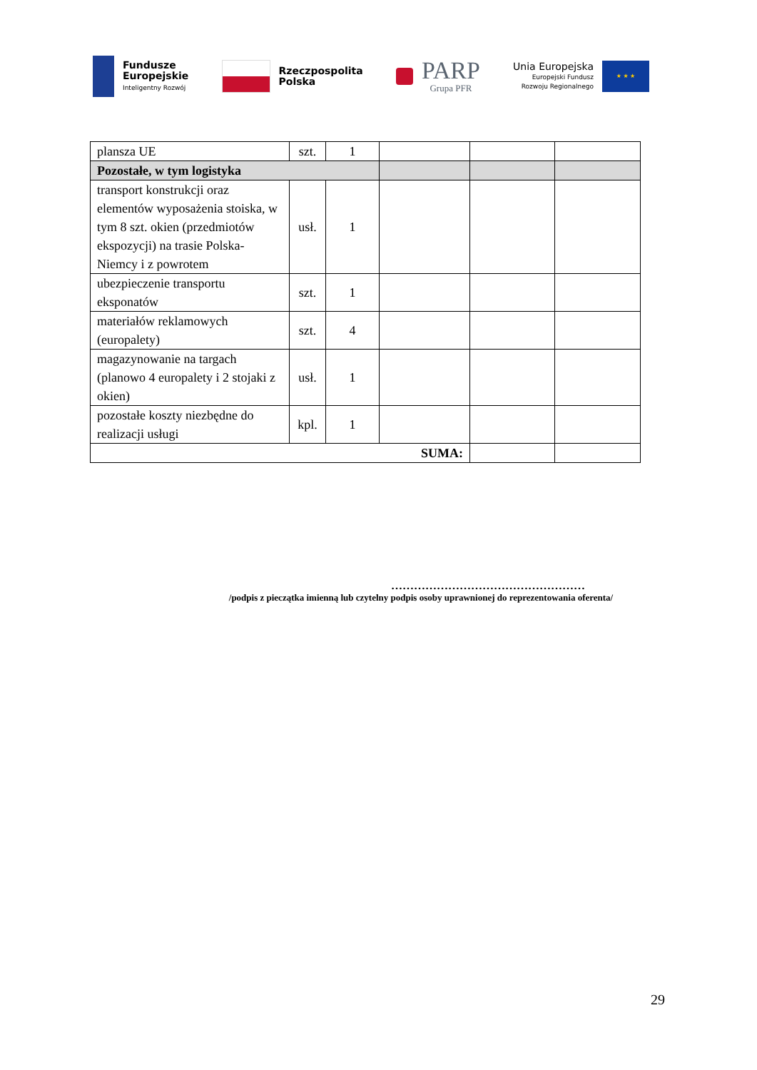Fundusze
Europejskie
Inteligentny Rozwój
Rzeczpospolita
Polska
PARP
Grupa PFR
Unia Europejska
Europejski Fundusz
Rozwoju Regionalnego
★ ★ ★
| plansza UE | szt. | 1 | | | |
| Pozostałe, w tym logistyka | | | | | |
| transport konstrukcji oraz elementów wyposażenia stoiska, w tym 8 szt. okien (przedmiotów ekspozycji) na trasie Polska- Niemcy i z powrotem | usł. | 1 | | | |
| ubezpieczenie transportu eksponatów | szt. | 1 | | | |
| materiałów reklamowych (europalety) | szt. | 4 | | | |
| magazynowanie na targach (planowo 4 europalety i 2 stojaki z okien) | usł. | 1 | | | |
| pozostałe koszty niezbędne do realizacji usługi | kpl. | 1 | | | |
| SUMA: | | | | | |
……………………………………………
/podpis z pieczątka imienną lub czytelny podpis osoby uprawnionej do reprezentowania oferenta/
29